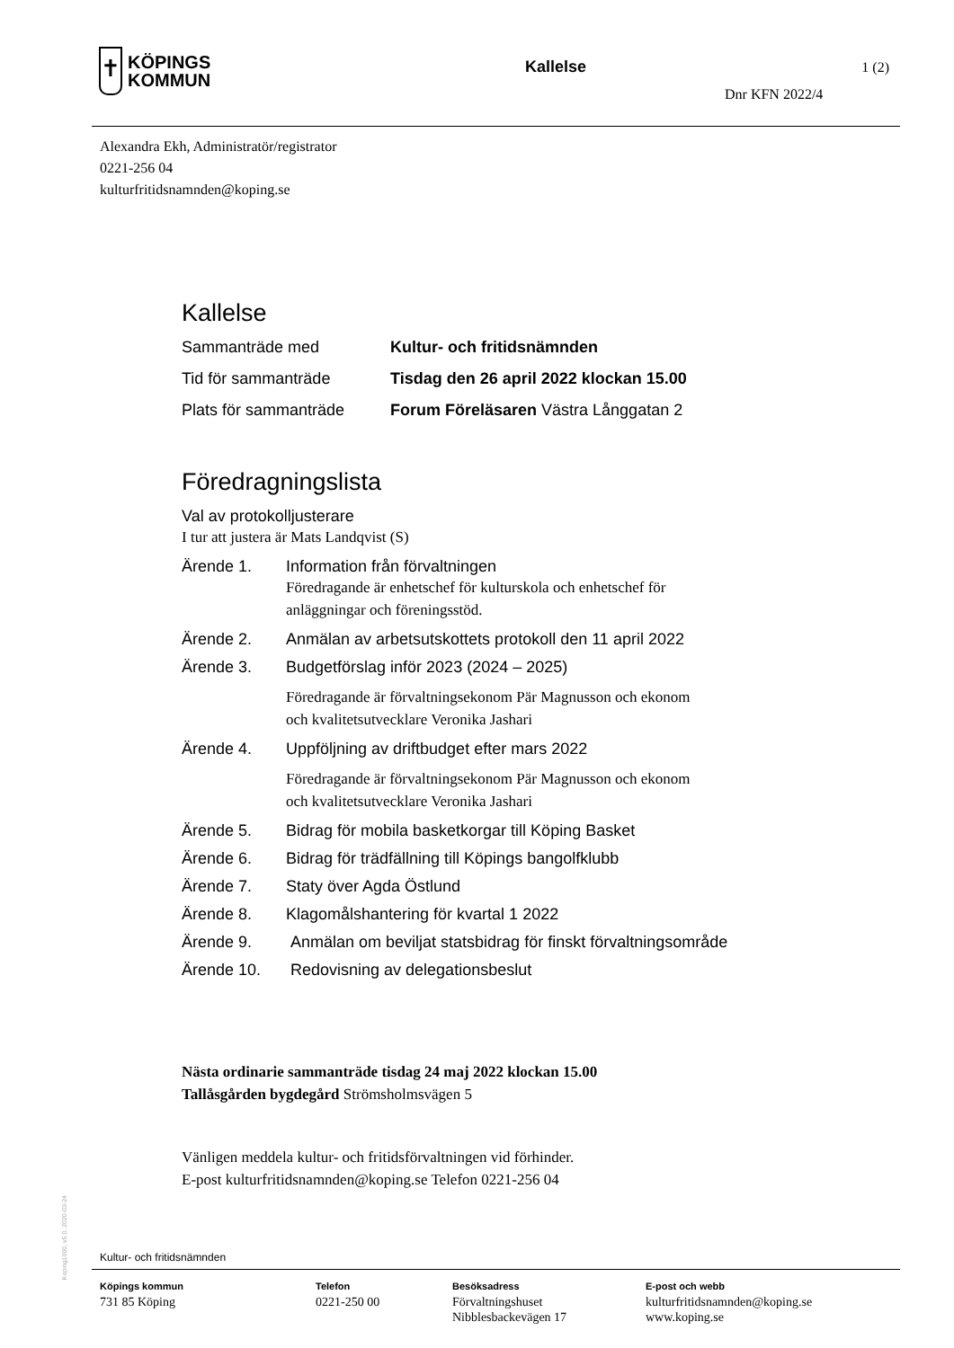✝
KÖPINGS
KOMMUN
Kallelse 1 (2)
Dnr KFN 2022/4
Alexandra Ekh, Administratör/registrator
0221-256 04
kulturfritidsnamnden@koping.se
Kallelse
Sammanträde med Kultur- och fritidsnämnden
Tid för sammanträde Tisdag den 26 april 2022 klockan 15.00
Plats för sammanträde Forum Föreläsaren Västra Långgatan 2
Föredragningslista
Val av protokolljusterare
I tur att justera är Mats Landqvist (S)
Ärende 1. Information från förvaltningen
Föredragande är enhetschef för kulturskola och enhetschef för
anläggningar och föreningsstöd.
Ärende 2. Anmälan av arbetsutskottets protokoll den 11 april 2022
Ärende 3. Budgetförslag inför 2023 (2024 – 2025)
Föredragande är förvaltningsekonom Pär Magnusson och ekonom
och kvalitetsutvecklare Veronika Jashari
Ärende 4. Uppföljning av driftbudget efter mars 2022
Föredragande är förvaltningsekonom Pär Magnusson och ekonom
och kvalitetsutvecklare Veronika Jashari
Ärende 5. Bidrag för mobila basketkorgar till Köping Basket
Ärende 6. Bidrag för trädfällning till Köpings bangolfklubb
Ärende 7. Staty över Agda Östlund
Ärende 8. Klagomålshantering för kvartal 1 2022
Ärende 9. Anmälan om beviljat statsbidrag för finskt förvaltningsområde
Ärende 10. Redovisning av delegationsbeslut
Nästa ordinarie sammanträde tisdag 24 maj 2022 klockan 15.00
Tallåsgården bygdegård Strömsholmsvägen 5
Vänligen meddela kultur- och fritidsförvaltningen vid förhinder.
E-post kulturfritidsnamnden@koping.se Telefon 0221-256 04
Koping1000, v5.0, 2020-03-24
Kultur- och fritidsnämnden
Köpings kommun
731 85 Köping
Telefon
0221-250 00
Besöksadress
Förvaltningshuset
Nibblesbackevägen 17
E-post och webb
kulturfritidsnamnden@koping.se
www.koping.se